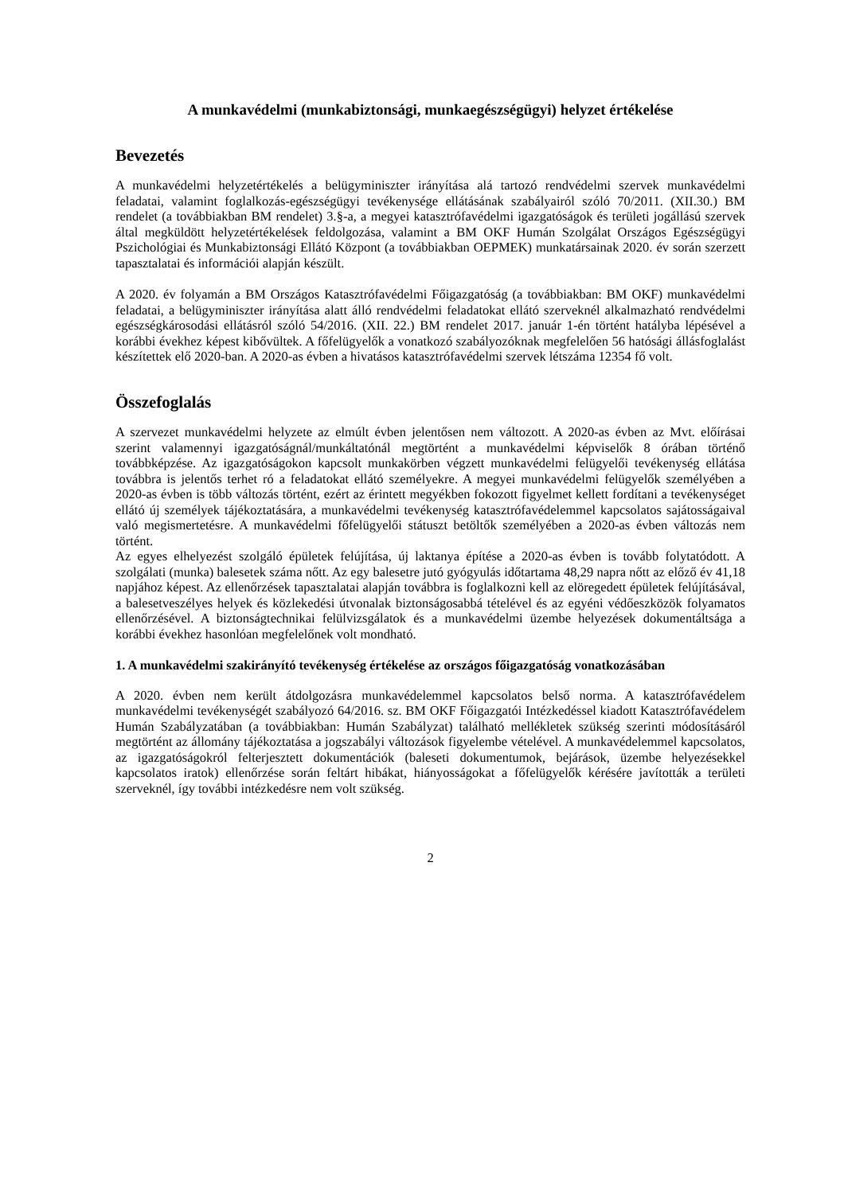A munkavédelmi (munkabiztonsági, munkaegészségügyi) helyzet értékelése
Bevezetés
A munkavédelmi helyzetértékelés a belügyminiszter irányítása alá tartozó rendvédelmi szervek munkavédelmi feladatai, valamint foglalkozás-egészségügyi tevékenysége ellátásának szabályairól szóló 70/2011. (XII.30.) BM rendelet (a továbbiakban BM rendelet) 3.§-a, a megyei katasztrófavédelmi igazgatóságok és területi jogállású szervek által megküldött helyzetértékelések feldolgozása, valamint a BM OKF Humán Szolgálat Országos Egészségügyi Pszichológiai és Munkabiztonsági Ellátó Központ (a továbbiakban OEPMEK) munkatársainak 2020. év során szerzett tapasztalatai és információi alapján készült.
A 2020. év folyamán a BM Országos Katasztrófavédelmi Főigazgatóság (a továbbiakban: BM OKF) munkavédelmi feladatai, a belügyminiszter irányítása alatt álló rendvédelmi feladatokat ellátó szerveknél alkalmazható rendvédelmi egészségkárosodási ellátásról szóló 54/2016. (XII. 22.) BM rendelet 2017. január 1-én történt hatályba lépésével a korábbi évekhez képest kibővültek. A főfelügyelők a vonatkozó szabályozóknak megfelelően 56 hatósági állásfoglalást készítettek elő 2020-ban. A 2020-as évben a hivatásos katasztrófavédelmi szervek létszáma 12354 fő volt.
Összefoglalás
A szervezet munkavédelmi helyzete az elmúlt évben jelentősen nem változott. A 2020-as évben az Mvt. előírásai szerint valamennyi igazgatóságnál/munkáltatónál megtörtént a munkavédelmi képviselők 8 órában történő továbbképzése. Az igazgatóságokon kapcsolt munkakörben végzett munkavédelmi felügyelői tevékenység ellátása továbbra is jelentős terhet ró a feladatokat ellátó személyekre. A megyei munkavédelmi felügyelők személyében a 2020-as évben is több változás történt, ezért az érintett megyékben fokozott figyelmet kellett fordítani a tevékenységet ellátó új személyek tájékoztatására, a munkavédelmi tevékenység katasztrófavédelemmel kapcsolatos sajátosságaival való megismertetésre. A munkavédelmi főfelügyelői státuszt betöltők személyében a 2020-as évben változás nem történt.
Az egyes elhelyezést szolgáló épületek felújítása, új laktanya építése a 2020-as évben is tovább folytatódott. A szolgálati (munka) balesetek száma nőtt. Az egy balesetre jutó gyógyulás időtartama 48,29 napra nőtt az előző év 41,18 napjához képest. Az ellenőrzések tapasztalatai alapján továbbra is foglalkozni kell az elöregedett épületek felújításával, a balesetveszélyes helyek és közlekedési útvonalak biztonságosabbá tételével és az egyéni védőeszközök folyamatos ellenőrzésével. A biztonságtechnikai felülvizsgálatok és a munkavédelmi üzembe helyezések dokumentáltsága a korábbi évekhez hasonlóan megfelelőnek volt mondható.
1. A munkavédelmi szakirányító tevékenység értékelése az országos főigazgatóság vonatkozásában
A 2020. évben nem került átdolgozásra munkavédelemmel kapcsolatos belső norma. A katasztrófavédelem munkavédelmi tevékenységét szabályozó 64/2016. sz. BM OKF Főigazgatói Intézkedéssel kiadott Katasztrófavédelem Humán Szabályzatában (a továbbiakban: Humán Szabályzat) található mellékletek szükség szerinti módosításáról megtörtént az állomány tájékoztatása a jogszabályi változások figyelembe vételével. A munkavédelemmel kapcsolatos, az igazgatóságokról felterjesztett dokumentációk (baleseti dokumentumok, bejárások, üzembe helyezésekkel kapcsolatos iratok) ellenőrzése során feltárt hibákat, hiányosságokat a főfelügyelők kérésére javították a területi szerveknél, így további intézkedésre nem volt szükség.
2